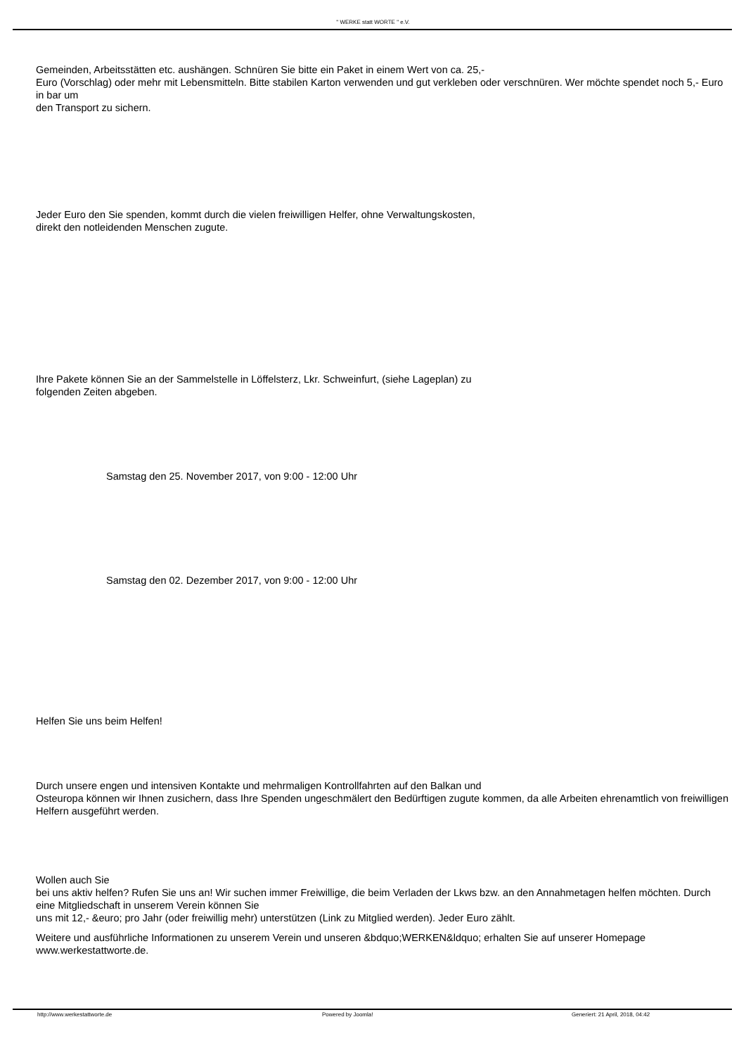" WERKE statt WORTE " e.V.
Gemeinden, Arbeitsstätten etc. aushängen. Schnüren Sie bitte ein Paket in einem Wert von ca. 25,-
Euro (Vorschlag) oder mehr mit Lebensmitteln. Bitte stabilen Karton verwenden und gut verkleben oder verschnüren. Wer möchte spendet noch 5,- Euro in bar um
den Transport zu sichern.
Jeder Euro den Sie spenden, kommt durch die vielen freiwilligen Helfer, ohne Verwaltungskosten,
direkt den notleidenden Menschen zugute.
Ihre Pakete können Sie an der Sammelstelle in Löffelsterz, Lkr. Schweinfurt, (siehe Lageplan) zu
folgenden Zeiten abgeben.
Samstag den 25. November 2017, von 9:00 - 12:00 Uhr
Samstag den 02. Dezember 2017, von 9:00 - 12:00 Uhr
Helfen Sie uns beim Helfen!
Durch unsere engen und intensiven Kontakte und mehrmaligen Kontrollfahrten auf den Balkan und
Osteuropa können wir Ihnen zusichern, dass Ihre Spenden ungeschmälert den Bedürftigen zugute kommen, da alle Arbeiten ehrenamtlich von freiwilligen Helfern ausgeführt werden.
Wollen auch Sie
bei uns aktiv helfen? Rufen Sie uns an! Wir suchen immer Freiwillige, die beim Verladen der Lkws bzw. an den Annahmetagen helfen möchten. Durch eine Mitgliedschaft in unserem Verein können Sie
uns mit 12,- &euro; pro Jahr (oder freiwillig mehr) unterstützen (Link zu Mitglied werden). Jeder Euro zählt.
Weitere und ausführliche Informationen zu unserem Verein und unseren &bdquo;WERKEN&ldquo; erhalten Sie auf unserer Homepage www.werkestattworte.de.
http://www.werkestattworte.de Powered by Joomla! Generiert: 21 April, 2018, 04:42